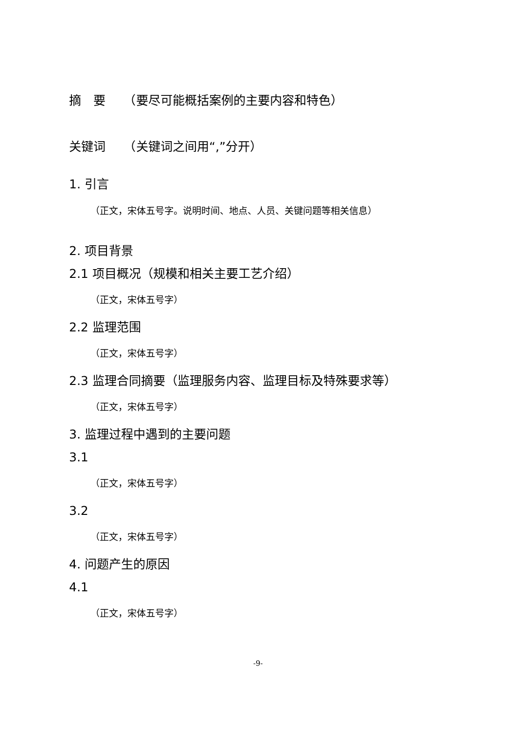摘　要　　（要尽可能概括案例的主要内容和特色）
关键词　　（关键词之间用“,”分开）
1. 引言
（正文，宋体五号字。说明时间、地点、人员、关键问题等相关信息）
2. 项目背景
2.1 项目概况（规模和相关主要工艺介绍）
（正文，宋体五号字）
2.2 监理范围
（正文，宋体五号字）
2.3 监理合同摘要（监理服务内容、监理目标及特殊要求等）
（正文，宋体五号字）
3. 监理过程中遇到的主要问题
3.1
（正文，宋体五号字）
3.2
（正文，宋体五号字）
4. 问题产生的原因
4.1
（正文，宋体五号字）
-9-